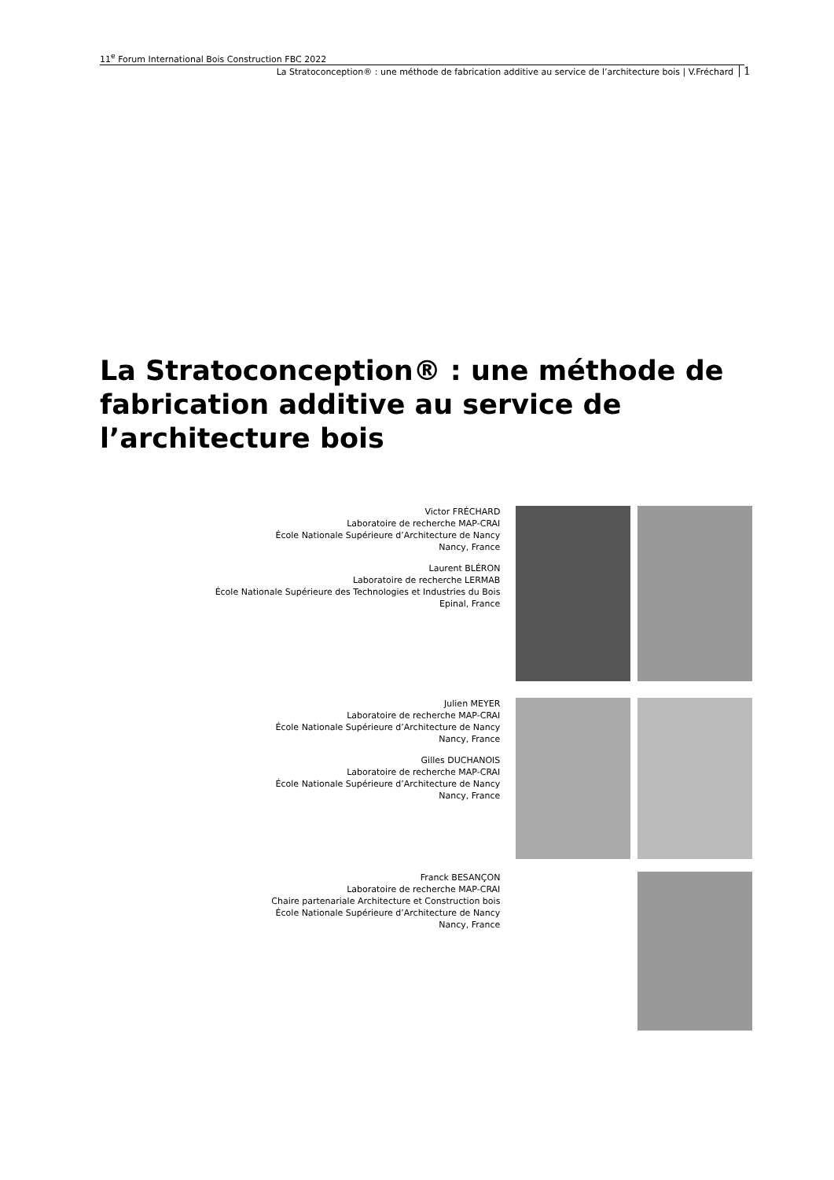11<sup>e</sup> Forum International Bois Construction FBC 2022
La Stratoconception® : une méthode de fabrication additive au service de l’architecture bois | V.Fréchard 1
La Stratoconception® : une méthode de fabrication additive au service de l’architecture bois
Victor FRÉCHARD
Laboratoire de recherche MAP-CRAI
École Nationale Supérieure d’Architecture de Nancy
Nancy, France
Laurent BLÉRON
Laboratoire de recherche LERMAB
École Nationale Supérieure des Technologies et Industries du Bois
Epinal, France
Julien MEYER
Laboratoire de recherche MAP-CRAI
École Nationale Supérieure d’Architecture de Nancy
Nancy, France
Gilles DUCHANOIS
Laboratoire de recherche MAP-CRAI
École Nationale Supérieure d’Architecture de Nancy
Nancy, France
Franck BESANÇON
Laboratoire de recherche MAP-CRAI
Chaire partenariale Architecture et Construction bois
École Nationale Supérieure d’Architecture de Nancy
Nancy, France